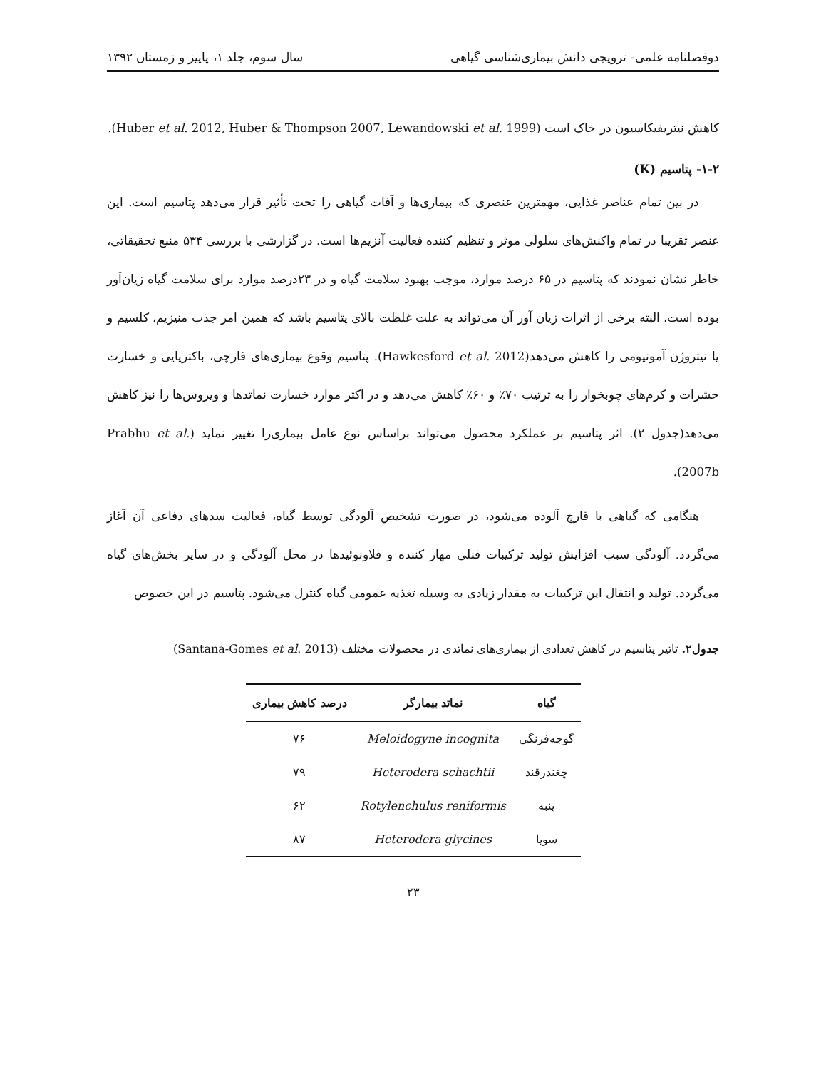دوفصلنامه علمی- ترویجی دانش بیماری‌شناسی گیاهی سال سوم، جلد ۱، پاییز و زمستان ۱۳۹۲
کاهش نیتریفیکاسیون در خاک است (Huber et al. 2012, Huber & Thompson 2007, Lewandowski et al. 1999).
۱-۲- پتاسیم (K)
در بین تمام عناصر غذایی، مهمترین عنصری که بیماری‌ها و آفات گیاهی را تحت تأثیر قرار می‌دهد پتاسیم است. این عنصر تقریبا در تمام واکنش‌های سلولی موثر و تنظیم کننده فعالیت آنزیم‌ها است. در گزارشی با بررسی ۵۳۴ منبع تحقیقاتی، خاطر نشان نمودند که پتاسیم در ۶۵ درصد موارد، موجب بهبود سلامت گیاه و در ۲۳درصد موارد برای سلامت گیاه زیان‌آور بوده است، البته برخی از اثرات زیان آور آن می‌تواند به علت غلظت بالای پتاسیم باشد که همین امر جذب منیزیم، کلسیم و یا نیتروژن آمونیومی را کاهش می‌دهد(Hawkesford et al. 2012). پتاسیم وقوع بیماری‌های قارچی، باکتریایی و خسارت حشرات و کرم‌های چوبخوار را به ترتیب ۷۰٪ و ۶۰٪ کاهش می‌دهد و در اکثر موارد خسارت نماتدها و ویروس‌ها را نیز کاهش می‌دهد(جدول ۲). اثر پتاسیم بر عملکرد محصول می‌تواند براساس نوع عامل بیماری‌زا تغییر نماید (Prabhu et al. 2007b).
هنگامی که گیاهی با قارچ آلوده می‌شود، در صورت تشخیص آلودگی توسط گیاه، فعالیت سدهای دفاعی آن آغاز می‌گردد. آلودگی سبب افزایش تولید ترکیبات فنلی مهار کننده و فلاونوئیدها در محل آلودگی و در سایر بخش‌های گیاه می‌گردد. تولید و انتقال این ترکیبات به مقدار زیادی به وسیله تغذیه عمومی گیاه کنترل می‌شود. پتاسیم در این خصوص
جدول۲. تاثیر پتاسیم در کاهش تعدادی از بیماری‌های نماتدی در محصولات مختلف (Santana-Gomes et al. 2013)
| گیاه | نماتد بیمارگر | درصد کاهش بیماری |
| --- | --- | --- |
| گوجه‌فرنگی | Meloidogyne incognita | ۷۶ |
| چغندرقند | Heterodera schachtii | ۷۹ |
| پنبه | Rotylenchulus reniformis | ۶۲ |
| سویا | Heterodera glycines | ۸۷ |
۲۳